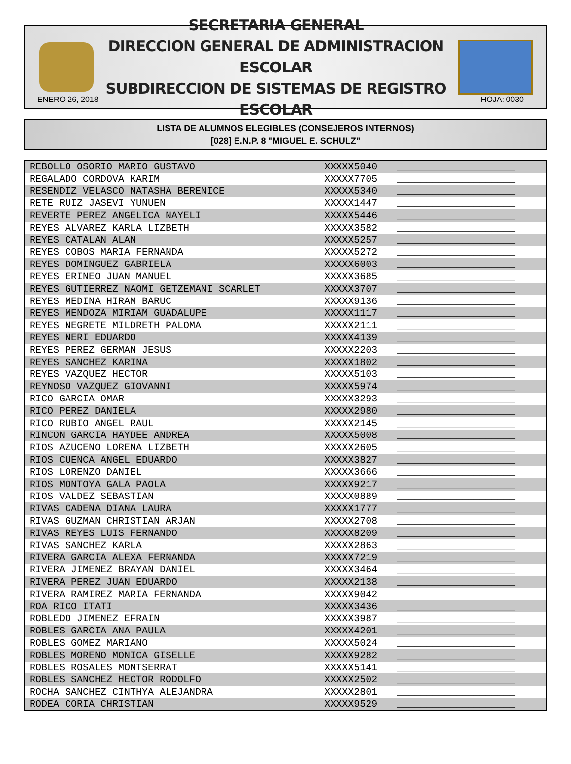SECRETARIA GENERAL
DIRECCION GENERAL DE ADMINISTRACION ESCOLAR
SUBDIRECCION DE SISTEMAS DE REGISTRO ESCOLAR
ENERO 26, 2018 HOJA: 0030
LISTA DE ALUMNOS ELEGIBLES (CONSEJEROS INTERNOS)
[028] E.N.P. 8 "MIGUEL E. SCHULZ"
| REBOLLO OSORIO MARIO GUSTAVO | XXXXX5040 | ____________________ |
| REGALADO CORDOVA KARIM | XXXXX7705 | ____________________ |
| RESENDIZ VELASCO NATASHA BERENICE | XXXXX5340 | ____________________ |
| RETE RUIZ JASEVI YUNUEN | XXXXX1447 | ____________________ |
| REVERTE PEREZ ANGELICA NAYELI | XXXXX5446 | ____________________ |
| REYES ALVAREZ KARLA LIZBETH | XXXXX3582 | ____________________ |
| REYES CATALAN ALAN | XXXXX5257 | ____________________ |
| REYES COBOS MARIA FERNANDA | XXXXX5272 | ____________________ |
| REYES DOMINGUEZ GABRIELA | XXXXX6003 | ____________________ |
| REYES ERINEO JUAN MANUEL | XXXXX3685 | ____________________ |
| REYES GUTIERREZ NAOMI GETZEMANI SCARLET | XXXXX3707 | ____________________ |
| REYES MEDINA HIRAM BARUC | XXXXX9136 | ____________________ |
| REYES MENDOZA MIRIAM GUADALUPE | XXXXX1117 | ____________________ |
| REYES NEGRETE MILDRETH PALOMA | XXXXX2111 | ____________________ |
| REYES NERI EDUARDO | XXXXX4139 | ____________________ |
| REYES PEREZ GERMAN JESUS | XXXXX2203 | ____________________ |
| REYES SANCHEZ KARINA | XXXXX1802 | ____________________ |
| REYES VAZQUEZ HECTOR | XXXXX5103 | ____________________ |
| REYNOSO VAZQUEZ GIOVANNI | XXXXX5974 | ____________________ |
| RICO GARCIA OMAR | XXXXX3293 | ____________________ |
| RICO PEREZ DANIELA | XXXXX2980 | ____________________ |
| RICO RUBIO ANGEL RAUL | XXXXX2145 | ____________________ |
| RINCON GARCIA HAYDEE ANDREA | XXXXX5008 | ____________________ |
| RIOS AZUCENO LORENA LIZBETH | XXXXX2605 | ____________________ |
| RIOS CUENCA ANGEL EDUARDO | XXXXX3827 | ____________________ |
| RIOS LORENZO DANIEL | XXXXX3666 | ____________________ |
| RIOS MONTOYA GALA PAOLA | XXXXX9217 | ____________________ |
| RIOS VALDEZ SEBASTIAN | XXXXX0889 | ____________________ |
| RIVAS CADENA DIANA LAURA | XXXXX1777 | ____________________ |
| RIVAS GUZMAN CHRISTIAN ARJAN | XXXXX2708 | ____________________ |
| RIVAS REYES LUIS FERNANDO | XXXXX8209 | ____________________ |
| RIVAS SANCHEZ KARLA | XXXXX2863 | ____________________ |
| RIVERA GARCIA ALEXA FERNANDA | XXXXX7219 | ____________________ |
| RIVERA JIMENEZ BRAYAN DANIEL | XXXXX3464 | ____________________ |
| RIVERA PEREZ JUAN EDUARDO | XXXXX2138 | ____________________ |
| RIVERA RAMIREZ MARIA FERNANDA | XXXXX9042 | ____________________ |
| ROA RICO ITATI | XXXXX3436 | ____________________ |
| ROBLEDO JIMENEZ EFRAIN | XXXXX3987 | ____________________ |
| ROBLES GARCIA ANA PAULA | XXXXX4201 | ____________________ |
| ROBLES GOMEZ MARIANO | XXXXX5024 | ____________________ |
| ROBLES MORENO MONICA GISELLE | XXXXX9282 | ____________________ |
| ROBLES ROSALES MONTSERRAT | XXXXX5141 | ____________________ |
| ROBLES SANCHEZ HECTOR RODOLFO | XXXXX2502 | ____________________ |
| ROCHA SANCHEZ CINTHYA ALEJANDRA | XXXXX2801 | ____________________ |
| RODEA CORIA CHRISTIAN | XXXXX9529 | ____________________ |